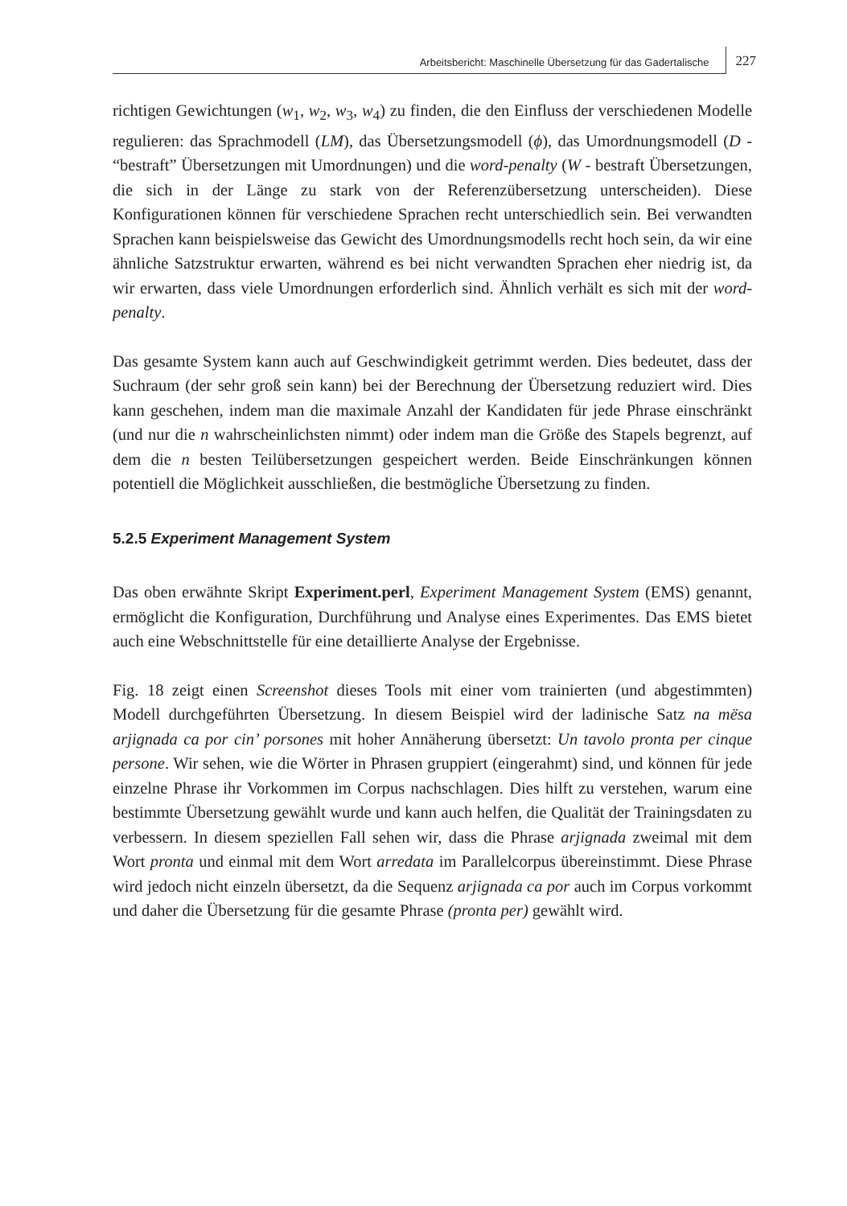Arbeitsbericht: Maschinelle Übersetzung für das Gadertalische
227
richtigen Gewichtungen (w<sub>1</sub>, w<sub>2</sub>, w<sub>3</sub>, w<sub>4</sub>) zu finden, die den Einfluss der verschiedenen Modelle regulieren: das Sprachmodell (LM), das Übersetzungsmodell (ϕ), das Umordnungsmodell (D - “bestraft” Übersetzungen mit Umordnungen) und die word-penalty (W - bestraft Übersetzungen, die sich in der Länge zu stark von der Referenzübersetzung unterscheiden). Diese Konfigurationen können für verschiedene Sprachen recht unterschiedlich sein. Bei verwandten Sprachen kann beispielsweise das Gewicht des Umordnungsmodells recht hoch sein, da wir eine ähnliche Satzstruktur erwarten, während es bei nicht verwandten Sprachen eher niedrig ist, da wir erwarten, dass viele Umordnungen erforderlich sind. Ähnlich verhält es sich mit der word-penalty.
Das gesamte System kann auch auf Geschwindigkeit getrimmt werden. Dies bedeutet, dass der Suchraum (der sehr groß sein kann) bei der Berechnung der Übersetzung reduziert wird. Dies kann geschehen, indem man die maximale Anzahl der Kandidaten für jede Phrase einschränkt (und nur die n wahrscheinlichsten nimmt) oder indem man die Größe des Stapels begrenzt, auf dem die n besten Teilübersetzungen gespeichert werden. Beide Einschränkungen können potentiell die Möglichkeit ausschließen, die bestmögliche Übersetzung zu finden.
5.2.5 Experiment Management System
Das oben erwähnte Skript Experiment.perl, Experiment Management System (EMS) genannt, ermöglicht die Konfiguration, Durchführung und Analyse eines Experimentes. Das EMS bietet auch eine Webschnittstelle für eine detaillierte Analyse der Ergebnisse.
Fig. 18 zeigt einen Screenshot dieses Tools mit einer vom trainierten (und abgestimmten) Modell durchgeführten Übersetzung. In diesem Beispiel wird der ladinische Satz na mësa arjignada ca por cin’ porsones mit hoher Annäherung übersetzt: Un tavolo pronta per cinque persone. Wir sehen, wie die Wörter in Phrasen gruppiert (eingerahmt) sind, und können für jede einzelne Phrase ihr Vorkommen im Corpus nachschlagen. Dies hilft zu verstehen, warum eine bestimmte Übersetzung gewählt wurde und kann auch helfen, die Qualität der Trainingsdaten zu verbessern. In diesem speziellen Fall sehen wir, dass die Phrase arjignada zweimal mit dem Wort pronta und einmal mit dem Wort arredata im Parallelcorpus übereinstimmt. Diese Phrase wird jedoch nicht einzeln übersetzt, da die Sequenz arjignada ca por auch im Corpus vorkommt und daher die Übersetzung für die gesamte Phrase (pronta per) gewählt wird.